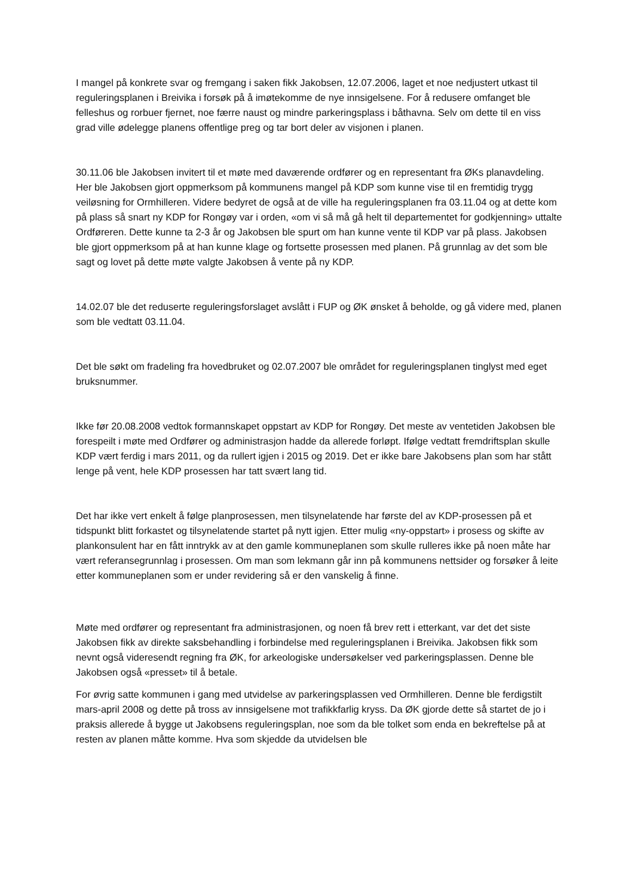I mangel på konkrete svar og fremgang i saken fikk Jakobsen, 12.07.2006, laget et noe nedjustert utkast til reguleringsplanen i Breivika i forsøk på å imøtekomme de nye innsigelsene. For å redusere omfanget ble felleshus og rorbuer fjernet, noe færre naust og mindre parkeringsplass i båthavna. Selv om dette til en viss grad ville ødelegge planens offentlige preg og tar bort deler av visjonen i planen.
30.11.06 ble Jakobsen invitert til et møte med daværende ordfører og en representant fra ØKs planavdeling. Her ble Jakobsen gjort oppmerksom på kommunens mangel på KDP som kunne vise til en fremtidig trygg veiløsning for Ormhilleren. Videre bedyret de også at de ville ha reguleringsplanen fra 03.11.04 og at dette kom på plass så snart ny KDP for Rongøy var i orden, «om vi så må gå helt til departementet for godkjenning» uttalte Ordføreren. Dette kunne ta 2-3 år og Jakobsen ble spurt om han kunne vente til KDP var på plass. Jakobsen ble gjort oppmerksom på at han kunne klage og fortsette prosessen med planen. På grunnlag av det som ble sagt og lovet på dette møte valgte Jakobsen å vente på ny KDP.
14.02.07 ble det reduserte reguleringsforslaget avslått i FUP og ØK ønsket å beholde, og gå videre med, planen som ble vedtatt 03.11.04.
Det ble søkt om fradeling fra hovedbruket og 02.07.2007 ble området for reguleringsplanen tinglyst med eget bruksnummer.
Ikke før 20.08.2008 vedtok formannskapet oppstart av KDP for Rongøy. Det meste av ventetiden Jakobsen ble forespeilt i møte med Ordfører og administrasjon hadde da allerede forløpt. Ifølge vedtatt fremdriftsplan skulle KDP vært ferdig i mars 2011, og da rullert igjen i 2015 og 2019. Det er ikke bare Jakobsens plan som har stått lenge på vent, hele KDP prosessen har tatt svært lang tid.
Det har ikke vert enkelt å følge planprosessen, men tilsynelatende har første del av KDP-prosessen på et tidspunkt blitt forkastet og tilsynelatende startet på nytt igjen. Etter mulig «ny-oppstart» i prosess og skifte av plankonsulent har en fått inntrykk av at den gamle kommuneplanen som skulle rulleres ikke på noen måte har vært referansegrunnlag i prosessen. Om man som lekmann går inn på kommunens nettsider og forsøker å leite etter kommuneplanen som er under revidering så er den vanskelig å finne.
Møte med ordfører og representant fra administrasjonen, og noen få brev rett i etterkant, var det det siste Jakobsen fikk av direkte saksbehandling i forbindelse med reguleringsplanen i Breivika. Jakobsen fikk som nevnt også videresendt regning fra ØK, for arkeologiske undersøkelser ved parkeringsplassen. Denne ble Jakobsen også «presset» til å betale.
For øvrig satte kommunen i gang med utvidelse av parkeringsplassen ved Ormhilleren. Denne ble ferdigstilt mars-april 2008 og dette på tross av innsigelsene mot trafikkfarlig kryss. Da ØK gjorde dette så startet de jo i praksis allerede å bygge ut Jakobsens reguleringsplan, noe som da ble tolket som enda en bekreftelse på at resten av planen måtte komme. Hva som skjedde da utvidelsen ble